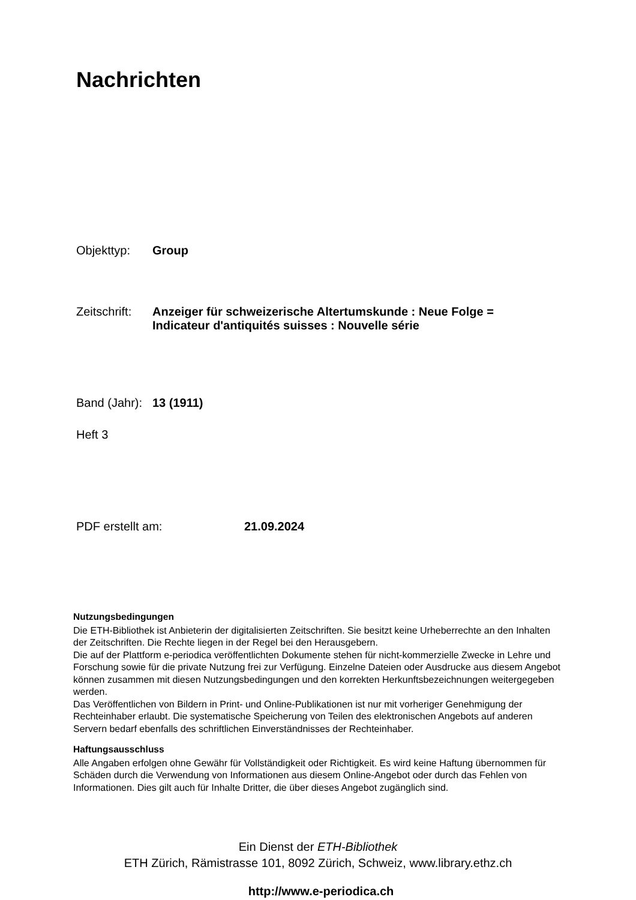Nachrichten
Objekttyp: Group
Zeitschrift: Anzeiger für schweizerische Altertumskunde : Neue Folge =
Indicateur d'antiquités suisses : Nouvelle série
Band (Jahr): 13 (1911)
Heft 3
PDF erstellt am: 21.09.2024
Nutzungsbedingungen
Die ETH-Bibliothek ist Anbieterin der digitalisierten Zeitschriften. Sie besitzt keine Urheberrechte an den Inhalten der Zeitschriften. Die Rechte liegen in der Regel bei den Herausgebern.
Die auf der Plattform e-periodica veröffentlichten Dokumente stehen für nicht-kommerzielle Zwecke in Lehre und Forschung sowie für die private Nutzung frei zur Verfügung. Einzelne Dateien oder Ausdrucke aus diesem Angebot können zusammen mit diesen Nutzungsbedingungen und den korrekten Herkunftsbezeichnungen weitergegeben werden.
Das Veröffentlichen von Bildern in Print- und Online-Publikationen ist nur mit vorheriger Genehmigung der Rechteinhaber erlaubt. Die systematische Speicherung von Teilen des elektronischen Angebots auf anderen Servern bedarf ebenfalls des schriftlichen Einverständnisses der Rechteinhaber.
Haftungsausschluss
Alle Angaben erfolgen ohne Gewähr für Vollständigkeit oder Richtigkeit. Es wird keine Haftung übernommen für Schäden durch die Verwendung von Informationen aus diesem Online-Angebot oder durch das Fehlen von Informationen. Dies gilt auch für Inhalte Dritter, die über dieses Angebot zugänglich sind.
Ein Dienst der ETH-Bibliothek
ETH Zürich, Rämistrasse 101, 8092 Zürich, Schweiz, www.library.ethz.ch
http://www.e-periodica.ch